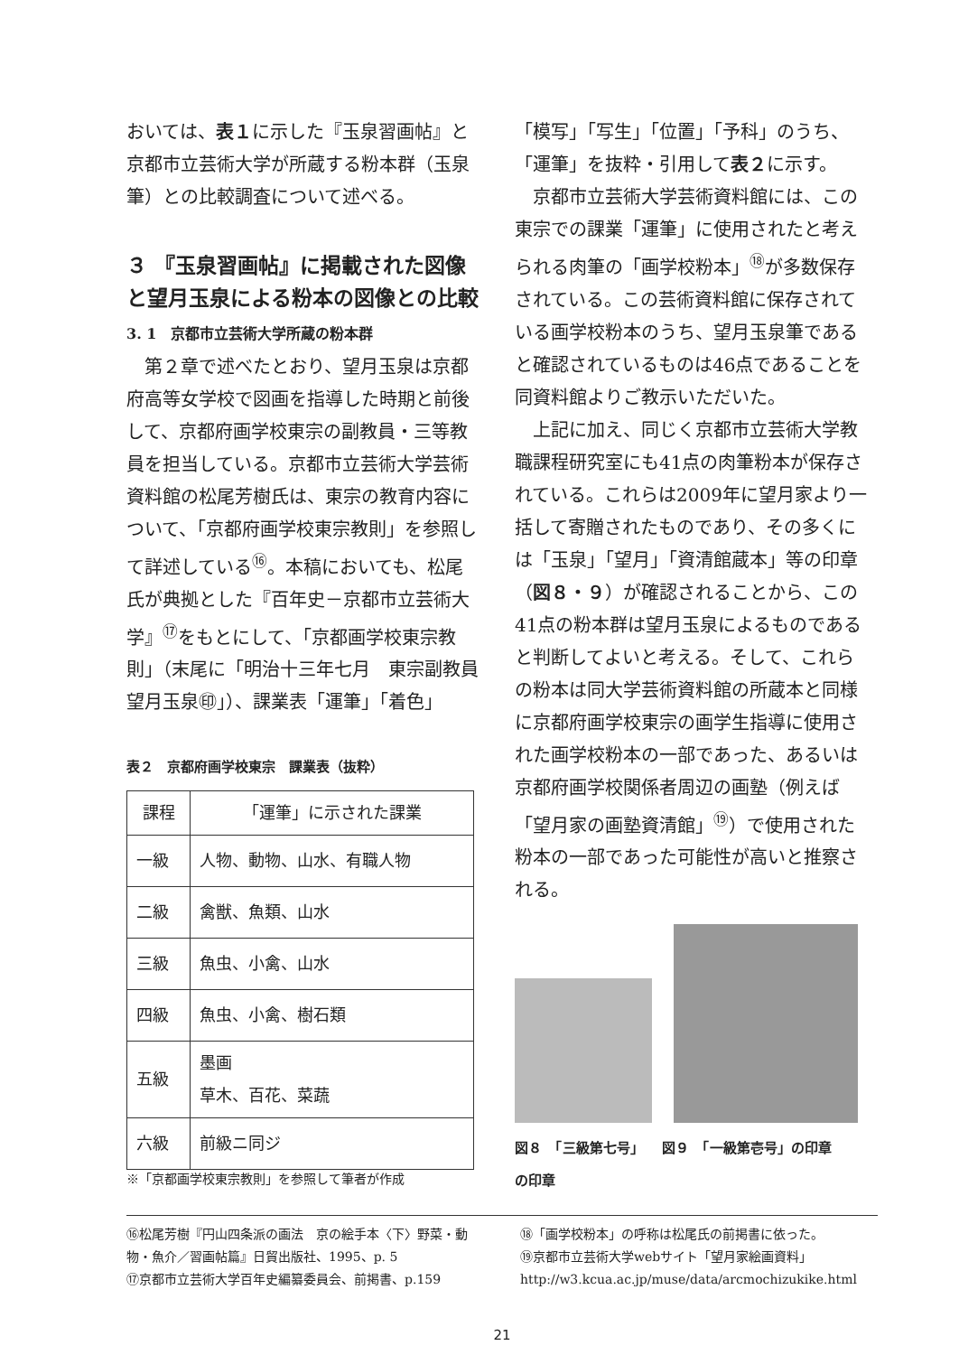おいては、表１に示した『玉泉習画帖』と京都市立芸術大学が所蔵する粉本群（玉泉筆）との比較調査について述べる。
３ 『玉泉習画帖』に掲載された図像と望月玉泉による粉本の図像との比較
3. 1　京都市立芸術大学所蔵の粉本群
第２章で述べたとおり、望月玉泉は京都府高等女学校で図画を指導した時期と前後して、京都府画学校東宗の副教員・三等教員を担当している。京都市立芸術大学芸術資料館の松尾芳樹氏は、東宗の教育内容について、「京都府画学校東宗教則」を参照して詳述している<sup>⑯</sup>。本稿においても、松尾氏が典拠とした『百年史－京都市立芸術大学』<sup>⑰</sup>をもとにして、「京都画学校東宗教則」（末尾に「明治十三年七月　東宗副教員　望月玉泉㊞」）、課業表「運筆」「着色」
表２　京都府画学校東宗　課業表（抜粋）
| 課程 | 「運筆」に示された課業 |
| --- | --- |
| 一級 | 人物、動物、山水、有職人物 |
| 二級 | 禽獣、魚類、山水 |
| 三級 | 魚虫、小禽、山水 |
| 四級 | 魚虫、小禽、樹石類 |
| 五級 | 墨画 草木、百花、菜蔬 |
| 六級 | 前級ニ同ジ |
※「京都画学校東宗教則」を参照して筆者が作成
「模写」「写生」「位置」「予科」のうち、「運筆」を抜粋・引用して表２に示す。
京都市立芸術大学芸術資料館には、この東宗での課業「運筆」に使用されたと考えられる肉筆の「画学校粉本」<sup>⑱</sup>が多数保存されている。この芸術資料館に保存されている画学校粉本のうち、望月玉泉筆であると確認されているものは46点であることを同資料館よりご教示いただいた。
上記に加え、同じく京都市立芸術大学教職課程研究室にも41点の肉筆粉本が保存されている。これらは2009年に望月家より一括して寄贈されたものであり、その多くには「玉泉」「望月」「資清館蔵本」等の印章（図８・９）が確認されることから、この41点の粉本群は望月玉泉によるものであると判断してよいと考える。そして、これらの粉本は同大学芸術資料館の所蔵本と同様に京都府画学校東宗の画学生指導に使用された画学校粉本の一部であった、あるいは京都府画学校関係者周辺の画塾（例えば「望月家の画塾資清館」<sup>⑲</sup>）で使用された粉本の一部であった可能性が高いと推察される。
図８　「三級第七号」
の印章 図９　「一級第壱号」の印章
⑯松尾芳樹『円山四条派の画法　京の絵手本〈下〉野菜・動物・魚介／習画帖篇』日貿出版社、1995、p. 5
⑰京都市立芸術大学百年史編纂委員会、前掲書、p.159
⑱「画学校粉本」の呼称は松尾氏の前掲書に依った。
⑲京都市立芸術大学webサイト「望月家絵画資料」
http://w3.kcua.ac.jp/muse/data/arcmochizukike.html
21